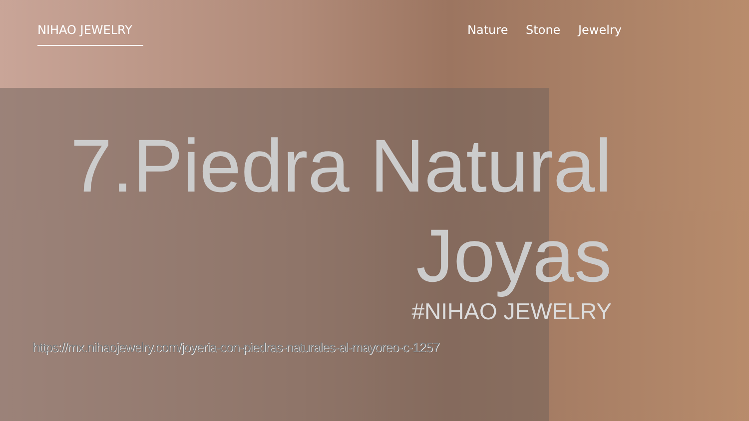NIHAO JEWELRY Nature Stone Jewelry
7.Piedra Natural
Joyas
#NIHAO JEWELRY
https://mx.nihaojewelry.com/joyeria-con-piedras-naturales-al-mayoreo-c-1257